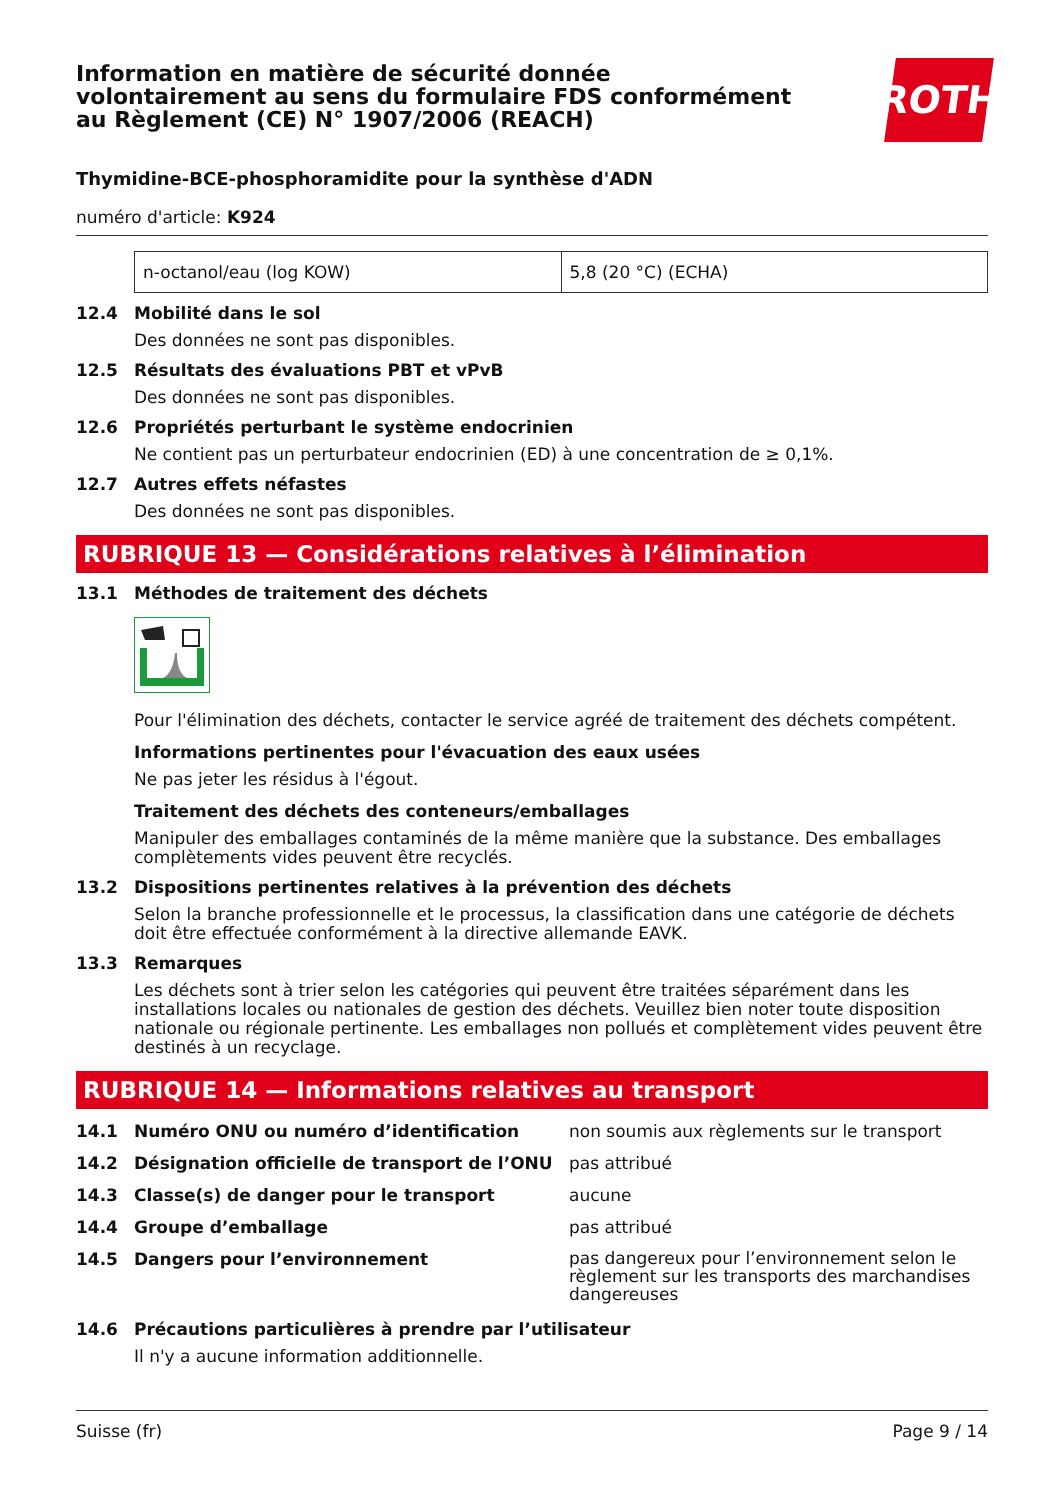Information en matière de sécurité donnée
volontairement au sens du formulaire FDS conformément
au Règlement (CE) N° 1907/2006 (REACH)
ROTH
Thymidine-BCE-phosphoramidite pour la synthèse d'ADN
numéro d'article: K924
| n-octanol/eau (log KOW) | 5,8 (20 °C) (ECHA) |
12.4 Mobilité dans le sol
Des données ne sont pas disponibles.
12.5 Résultats des évaluations PBT et vPvB
Des données ne sont pas disponibles.
12.6 Propriétés perturbant le système endocrinien
Ne contient pas un perturbateur endocrinien (ED) à une concentration de ≥ 0,1%.
12.7 Autres effets néfastes
Des données ne sont pas disponibles.
RUBRIQUE 13 — Considérations relatives à l’élimination
13.1 Méthodes de traitement des déchets
Pour l'élimination des déchets, contacter le service agréé de traitement des déchets compétent.
Informations pertinentes pour l'évacuation des eaux usées
Ne pas jeter les résidus à l'égout.
Traitement des déchets des conteneurs/emballages
Manipuler des emballages contaminés de la même manière que la substance. Des emballages complètements vides peuvent être recyclés.
13.2 Dispositions pertinentes relatives à la prévention des déchets
Selon la branche professionnelle et le processus, la classification dans une catégorie de déchets doit être effectuée conformément à la directive allemande EAVK.
13.3 Remarques
Les déchets sont à trier selon les catégories qui peuvent être traitées séparément dans les installations locales ou nationales de gestion des déchets. Veuillez bien noter toute disposition nationale ou régionale pertinente. Les emballages non pollués et complètement vides peuvent être destinés à un recyclage.
RUBRIQUE 14 — Informations relatives au transport
14.1 Numéro ONU ou numéro d’identification non soumis aux règlements sur le transport
14.2 Désignation officielle de transport de l’ONU pas attribué
14.3 Classe(s) de danger pour le transport aucune
14.4 Groupe d’emballage pas attribué
14.5 Dangers pour l’environnement pas dangereux pour l’environnement selon le règlement sur les transports des marchandises dangereuses
14.6 Précautions particulières à prendre par l’utilisateur
Il n'y a aucune information additionnelle.
Suisse (fr) Page 9 / 14